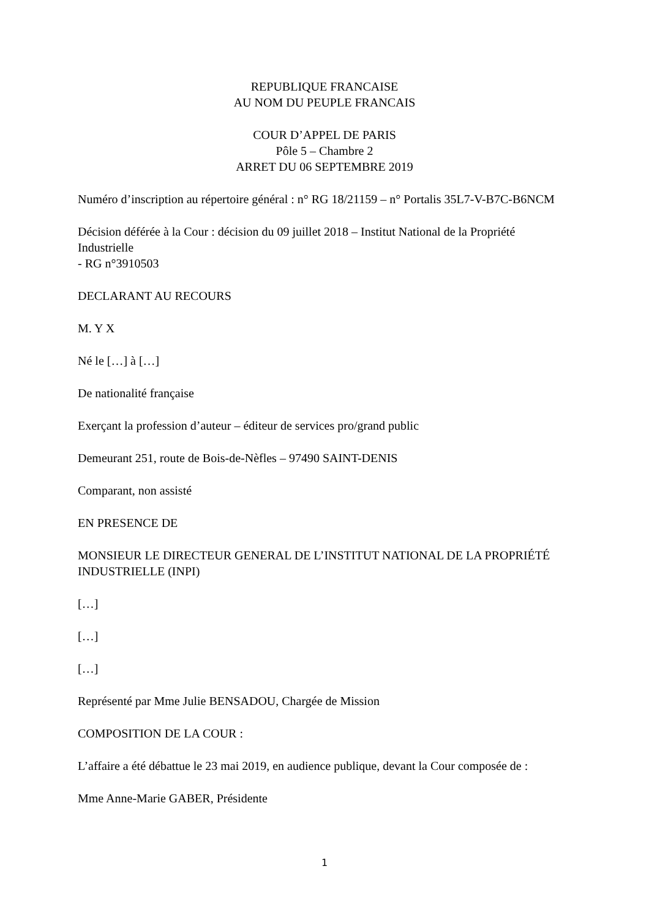REPUBLIQUE FRANCAISE
AU NOM DU PEUPLE FRANCAIS
COUR D’APPEL DE PARIS
Pôle 5 – Chambre 2
ARRET DU 06 SEPTEMBRE 2019
Numéro d’inscription au répertoire général : n° RG 18/21159 – n° Portalis 35L7-V-B7C-B6NCM
Décision déférée à la Cour : décision du 09 juillet 2018 – Institut National de la Propriété Industrielle
- RG n°3910503
DECLARANT AU RECOURS
M. Y X
Né le […] à […]
De nationalité française
Exerçant la profession d’auteur – éditeur de services pro/grand public
Demeurant 251, route de Bois-de-Nèfles – 97490 SAINT-DENIS
Comparant, non assisté
EN PRESENCE DE
MONSIEUR LE DIRECTEUR GENERAL DE L’INSTITUT NATIONAL DE LA PROPRIÉTÉ INDUSTRIELLE (INPI)
[…]
[…]
[…]
Représenté par Mme Julie BENSADOU, Chargée de Mission
COMPOSITION DE LA COUR :
L’affaire a été débattue le 23 mai 2019, en audience publique, devant la Cour composée de :
Mme Anne-Marie GABER, Présidente
1